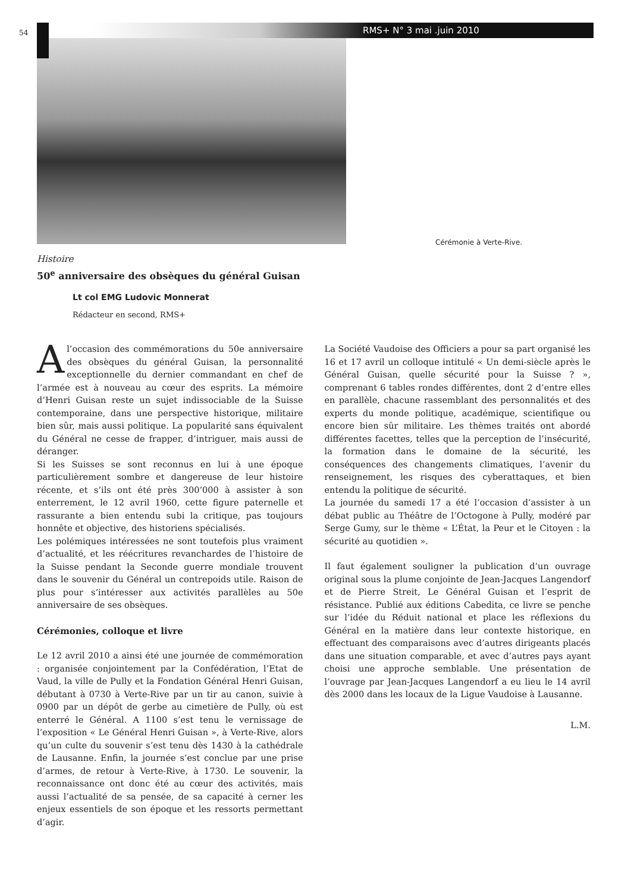54 RMS+ N° 3 mai .juin 2010
Cérémonie à Verte-Rive.
Histoire
50<sup>e</sup> anniversaire des obsèques du général Guisan
Lt col EMG Ludovic Monnerat
Rédacteur en second, RMS+
A l’occasion des commémorations du 50e anniversaire des obsèques du général Guisan, la personnalité exceptionnelle du dernier commandant en chef de l’armée est à nouveau au cœur des esprits. La mémoire d’Henri Guisan reste un sujet indissociable de la Suisse contemporaine, dans une perspective historique, militaire bien sûr, mais aussi politique. La popularité sans équivalent du Général ne cesse de frapper, d’intriguer, mais aussi de déranger.
Si les Suisses se sont reconnus en lui à une époque particulièrement sombre et dangereuse de leur histoire récente, et s’ils ont été près 300’000 à assister à son enterrement, le 12 avril 1960, cette figure paternelle et rassurante a bien entendu subi la critique, pas toujours honnête et objective, des historiens spécialisés.
Les polémiques intéressées ne sont toutefois plus vraiment d’actualité, et les réécritures revanchardes de l’histoire de la Suisse pendant la Seconde guerre mondiale trouvent dans le souvenir du Général un contrepoids utile. Raison de plus pour s’intéresser aux activités parallèles au 50e anniversaire de ses obsèques.
Cérémonies, colloque et livre
Le 12 avril 2010 a ainsi été une journée de commémoration : organisée conjointement par la Confédération, l’Etat de Vaud, la ville de Pully et la Fondation Général Henri Guisan, débutant à 0730 à Verte-Rive par un tir au canon, suivie à 0900 par un dépôt de gerbe au cimetière de Pully, où est enterré le Général. A 1100 s’est tenu le vernissage de l’exposition « Le Général Henri Guisan », à Verte-Rive, alors qu’un culte du souvenir s’est tenu dès 1430 à la cathédrale de Lausanne. Enfin, la journée s’est conclue par une prise d’armes, de retour à Verte-Rive, à 1730. Le souvenir, la reconnaissance ont donc été au cœur des activités, mais aussi l’actualité de sa pensée, de sa capacité à cerner les enjeux essentiels de son époque et les ressorts permettant d’agir.
La Société Vaudoise des Officiers a pour sa part organisé les 16 et 17 avril un colloque intitulé « Un demi-siècle après le Général Guisan, quelle sécurité pour la Suisse ? », comprenant 6 tables rondes différentes, dont 2 d’entre elles en parallèle, chacune rassemblant des personnalités et des experts du monde politique, académique, scientifique ou encore bien sûr militaire. Les thèmes traités ont abordé différentes facettes, telles que la perception de l’insécurité, la formation dans le domaine de la sécurité, les conséquences des changements climatiques, l’avenir du renseignement, les risques des cyberattaques, et bien entendu la politique de sécurité.
La journée du samedi 17 a été l’occasion d’assister à un débat public au Théâtre de l’Octogone à Pully, modéré par Serge Gumy, sur le thème « L’État, la Peur et le Citoyen : la sécurité au quotidien ».
Il faut également souligner la publication d’un ouvrage original sous la plume conjointe de Jean-Jacques Langendorf et de Pierre Streit, Le Général Guisan et l’esprit de résistance. Publié aux éditions Cabedita, ce livre se penche sur l’idée du Réduit national et place les réflexions du Général en la matière dans leur contexte historique, en effectuant des comparaisons avec d’autres dirigeants placés dans une situation comparable, et avec d’autres pays ayant choisi une approche semblable. Une présentation de l’ouvrage par Jean-Jacques Langendorf a eu lieu le 14 avril dès 2000 dans les locaux de la Ligue Vaudoise à Lausanne.
L.M.